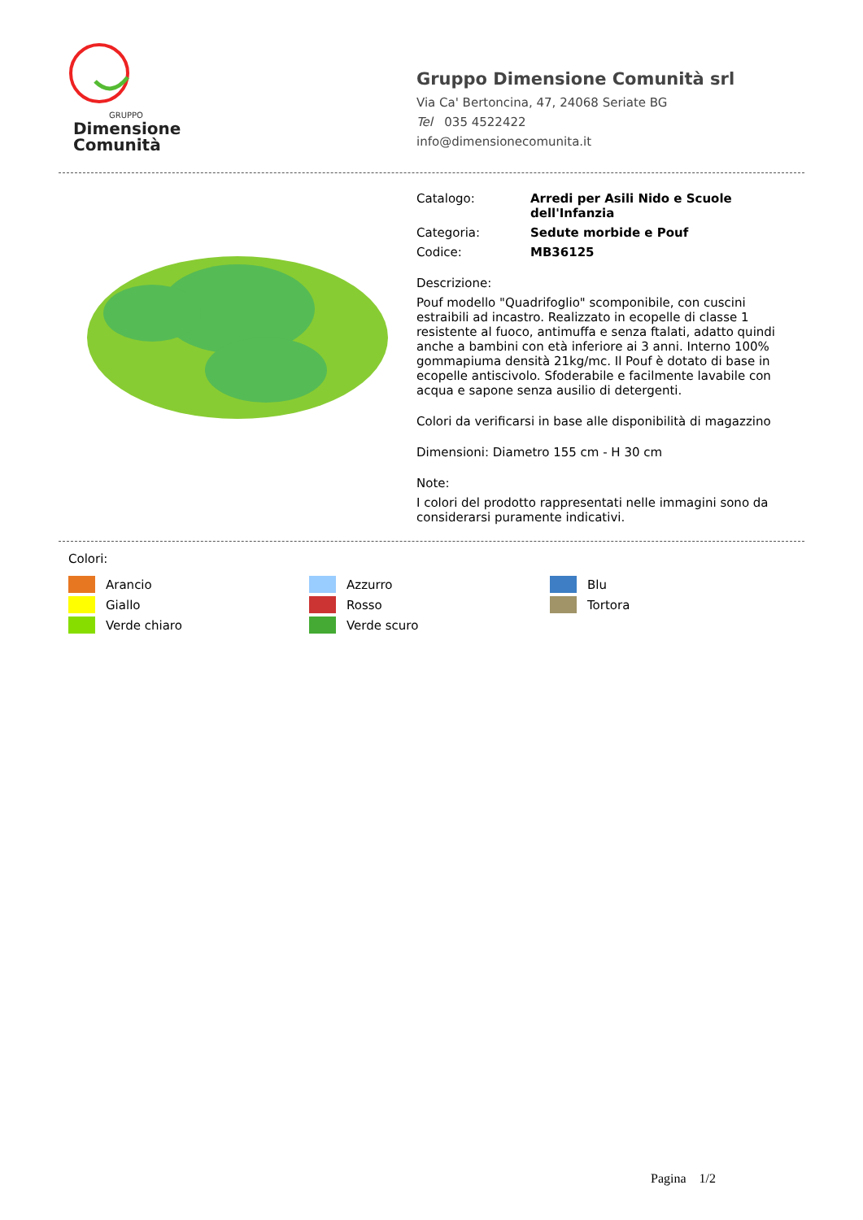GRUPPO
Dimensione
Comunità
Gruppo Dimensione Comunità srl
Via Ca' Bertoncina, 47, 24068 Seriate BG
Tel 035 4522422
info@dimensionecomunita.it
Catalogo: Arredi per Asili Nido e Scuole dell'Infanzia
Categoria: Sedute morbide e Pouf
Codice: MB36125
Descrizione:
Pouf modello "Quadrifoglio" scomponibile, con cuscini estraibili ad incastro. Realizzato in ecopelle di classe 1 resistente al fuoco, antimuffa e senza ftalati, adatto quindi anche a bambini con età inferiore ai 3 anni. Interno 100% gommapiuma densità 21kg/mc. Il Pouf è dotato di base in ecopelle antiscivolo. Sfoderabile e facilmente lavabile con acqua e sapone senza ausilio di detergenti.
Colori da verificarsi in base alle disponibilità di magazzino
Dimensioni: Diametro 155 cm - H 30 cm
Note:
I colori del prodotto rappresentati nelle immagini sono da considerarsi puramente indicativi.
Colori:
Arancio
Azzurro
Blu
Giallo
Rosso
Tortora
Verde chiaro
Verde scuro
Pagina 1/2